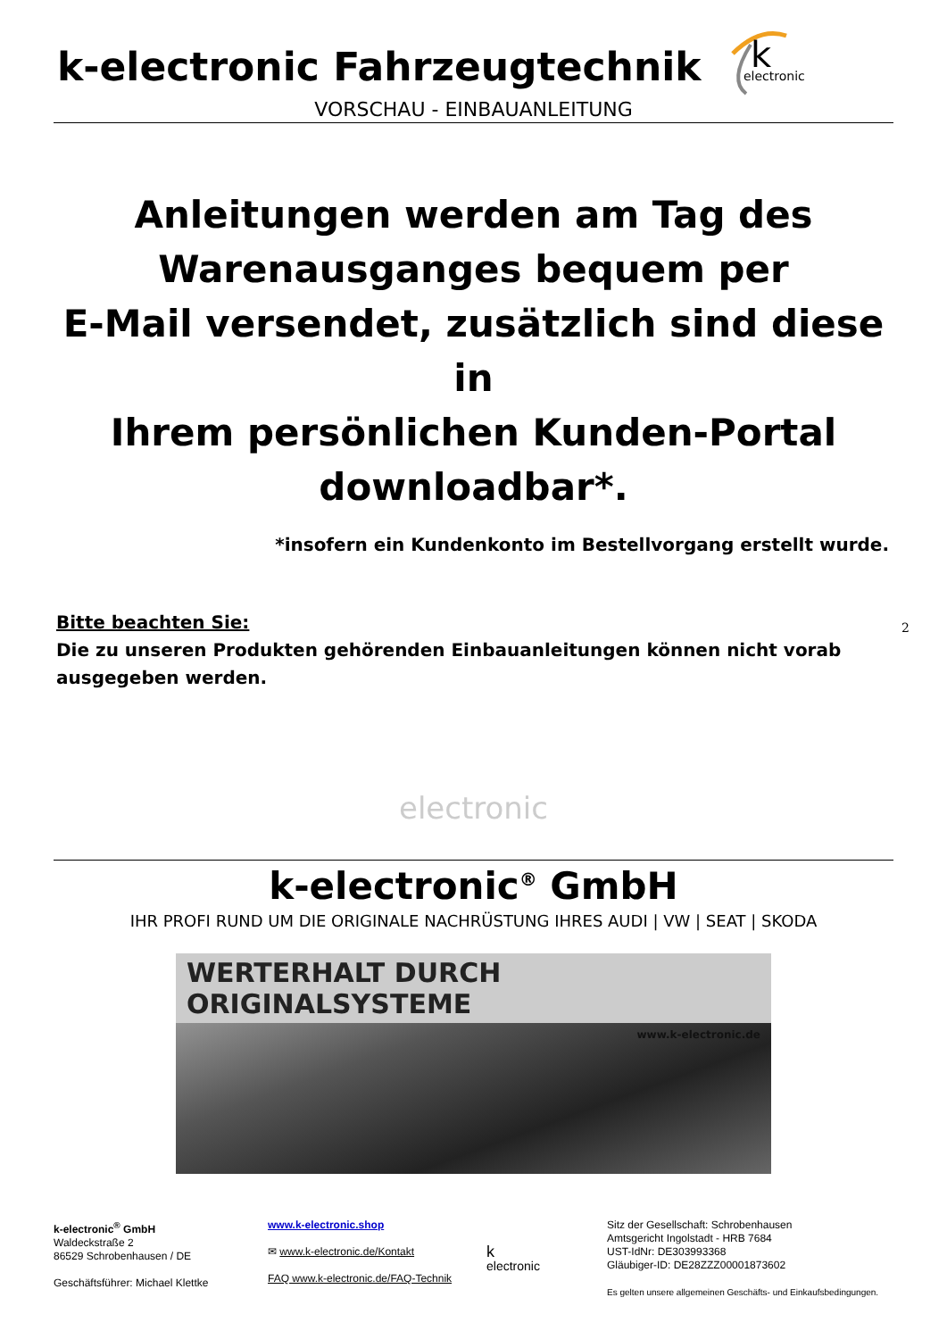k-electronic Fahrzeugtechnik
k
electronic
VORSCHAU - EINBAUANLEITUNG
Anleitungen werden am Tag des
Warenausganges bequem per
E-Mail versendet, zusätzlich sind diese in
Ihrem persönlichen Kunden-Portal
downloadbar*.
*insofern ein Kundenkonto im Bestellvorgang erstellt wurde.
Bitte beachten Sie:
Die zu unseren Produkten gehörenden Einbauanleitungen können nicht vorab ausgegeben werden.
electronic
k-electronic<sup>®</sup> GmbH
IHR PROFI RUND UM DIE ORIGINALE NACHRÜSTUNG IHRES AUDI | VW | SEAT | SKODA
WERTERHALT DURCH ORIGINALSYSTEME
www.k-electronic.de
k-electronic<sup>®</sup> GmbH
Waldeckstraße 2
86529 Schrobenhausen / DE
Geschäftsführer: Michael Klettke
www.k-electronic.shop
✉ www.k-electronic.de/Kontakt
FAQ www.k-electronic.de/FAQ-Technik
k
electronic
Sitz der Gesellschaft: Schrobenhausen
Amtsgericht Ingolstadt - HRB 7684
UST-IdNr: DE303993368
Gläubiger-ID: DE28ZZZ00001873602
Es gelten unsere allgemeinen Geschäfts- und Einkaufsbedingungen.
2